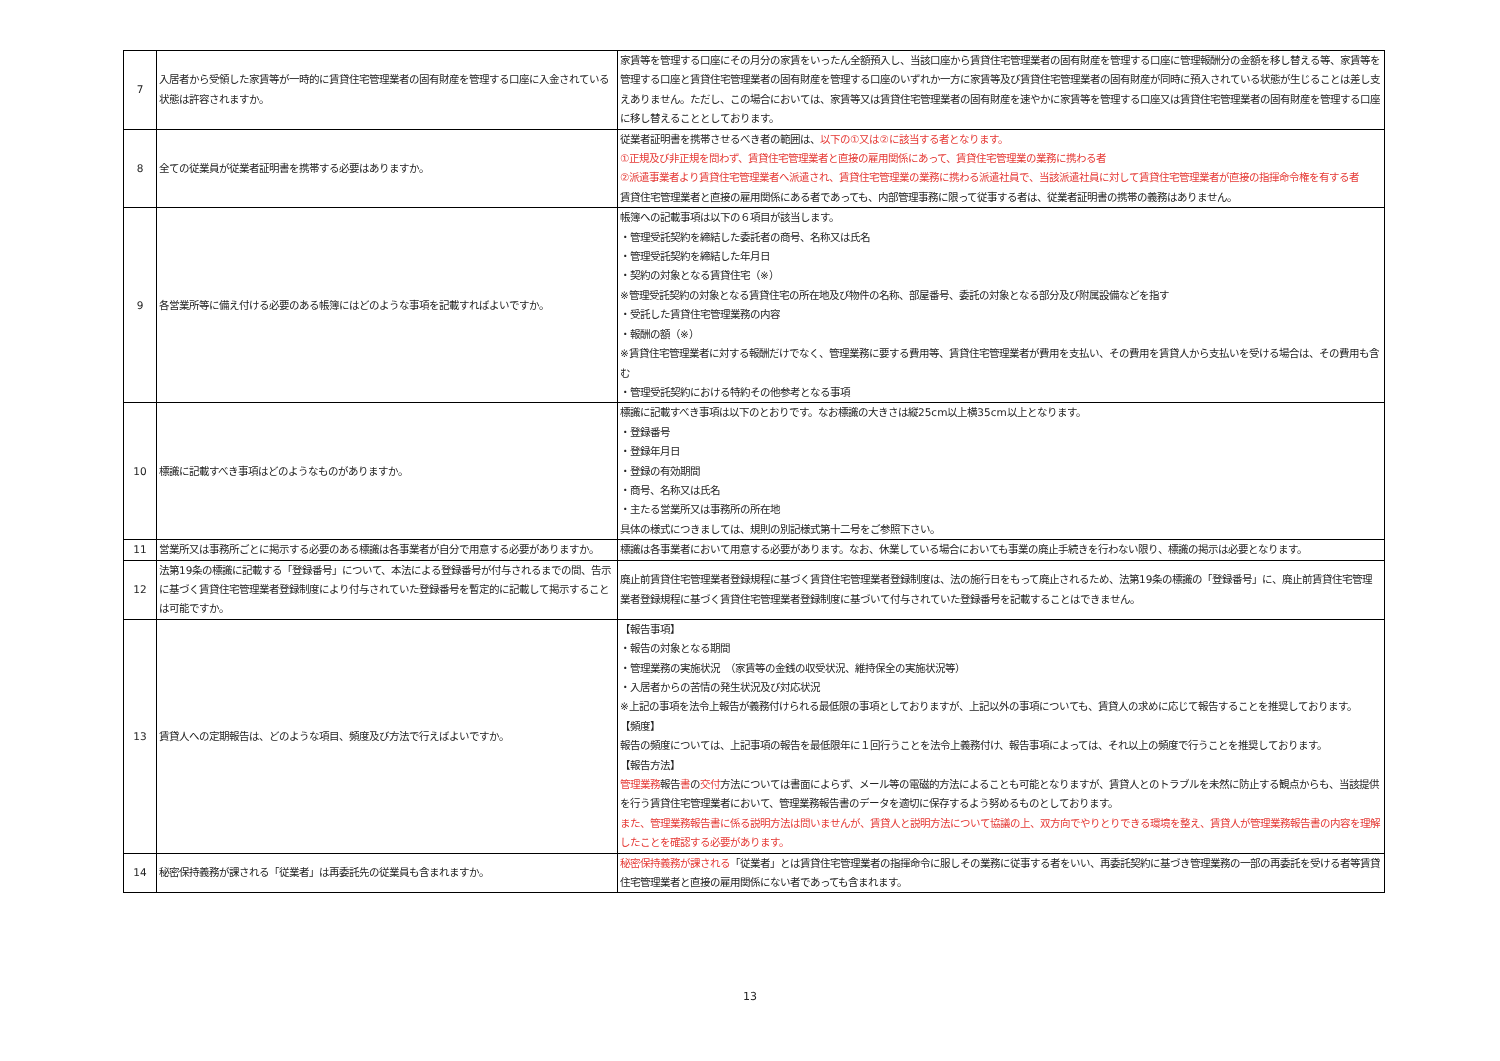| 7 | 入居者から受領した家賃等が一時的に賃貸住宅管理業者の固有財産を管理する口座に入金されている状態は許容されますか。 | 家賃等を管理する口座にその月分の家賃をいったん全額預入し、当該口座から賃貸住宅管理業者の固有財産を管理する口座に管理報酬分の金額を移し替える等、家賃等を管理する口座と賃貸住宅管理業者の固有財産を管理する口座のいずれか一方に家賃等及び賃貸住宅管理業者の固有財産が同時に預入されている状態が生じることは差し支えありません。ただし、この場合においては、家賃等又は賃貸住宅管理業者の固有財産を速やかに家賃等を管理する口座又は賃貸住宅管理業者の固有財産を管理する口座に移し替えることとしております。 |
| 8 | 全ての従業員が従業者証明書を携帯する必要はありますか。 | 従業者証明書を携帯させるべき者の範囲は、 以下の①又は②に該当する者となります。 ①正規及び非正規を問わず、賃貸住宅管理業者と直接の雇用関係にあって、賃貸住宅管理業の業務に携わる者 ②派遣事業者より賃貸住宅管理業者へ派遣され、賃貸住宅管理業の業務に携わる派遣社員で、当該派遣社員に対して賃貸住宅管理業者が直接の指揮命令権を有する者 賃貸住宅管理業者と直接の雇用関係にある者であっても、内部管理事務に限って従事する者は、従業者証明書の携帯の義務はありません。 |
| 9 | 各営業所等に備え付ける必要のある帳簿にはどのような事項を記載すればよいですか。 | 帳簿への記載事項は以下の６項目が該当します。 ・管理受託契約を締結した委託者の商号、名称又は氏名 ・管理受託契約を締結した年月日 ・契約の対象となる賃貸住宅（※） ※管理受託契約の対象となる賃貸住宅の所在地及び物件の名称、部屋番号、委託の対象となる部分及び附属設備などを指す ・受託した賃貸住宅管理業務の内容 ・報酬の額（※） ※賃貸住宅管理業者に対する報酬だけでなく、管理業務に要する費用等、賃貸住宅管理業者が費用を支払い、その費用を賃貸人から支払いを受ける場合は、その費用も含む ・管理受託契約における特約その他参考となる事項 |
| 10 | 標識に記載すべき事項はどのようなものがありますか。 | 標識に記載すべき事項は以下のとおりです。なお標識の大きさは縦25cm以上横35cm以上となります。 ・登録番号 ・登録年月日 ・登録の有効期間 ・商号、名称又は氏名 ・主たる営業所又は事務所の所在地 具体の様式につきましては、規則の別記様式第十二号をご参照下さい。 |
| 11 | 営業所又は事務所ごとに掲示する必要のある標識は各事業者が自分で用意する必要がありますか。 | 標識は各事業者において用意する必要があります。なお、休業している場合においても事業の廃止手続きを行わない限り、標識の掲示は必要となります。 |
| 12 | 法第19条の標識に記載する「登録番号」について、本法による登録番号が付与されるまでの間、告示に基づく賃貸住宅管理業者登録制度により付与されていた登録番号を暫定的に記載して掲示することは可能ですか。 | 廃止前賃貸住宅管理業者登録規程に基づく賃貸住宅管理業者登録制度は、法の施行日をもって廃止されるため、法第19条の標識の「登録番号」に、廃止前賃貸住宅管理業者登録規程に基づく賃貸住宅管理業者登録制度に基づいて付与されていた登録番号を記載することはできません。 |
| 13 | 賃貸人への定期報告は、どのような項目、頻度及び方法で行えばよいですか。 | 【報告事項】 ・報告の対象となる期間 ・管理業務の実施状況 （家賃等の金銭の収受状況、維持保全の実施状況等） ・入居者からの苦情の発生状況及び対応状況 ※上記の事項を法令上報告が義務付けられる最低限の事項としておりますが、上記以外の事項についても、賃貸人の求めに応じて報告することを推奨しております。 【頻度】 報告の頻度については、上記事項の報告を最低限年に１回行うことを法令上義務付け、報告事項によっては、それ以上の頻度で行うことを推奨しております。 【報告方法】 管理業務 報告 書 の 交付 方法については書面によらず、メール等の電磁的方法によることも可能となりますが、賃貸人とのトラブルを未然に防止する観点からも、当該提供を行う賃貸住宅管理業者において、管理業務報告書のデータを適切に保存するよう努めるものとしております。 また、管理業務報告書に係る説明方法は問いませんが、賃貸人と説明方法について協議の上、双方向でやりとりできる環境を整え、賃貸人が管理業務報告書の内容を理解したことを確認する必要があります。 |
| 14 | 秘密保持義務が課される「従業者」は再委託先の従業員も含まれますか。 | 秘密保持義務が課される 「従業者」とは賃貸住宅管理業者の指揮命令に服しその業務に従事する者をいい、再委託契約に基づき管理業務の一部の再委託を受ける者等賃貸住宅管理業者と直接の雇用関係にない者であっても含まれます。 |
13